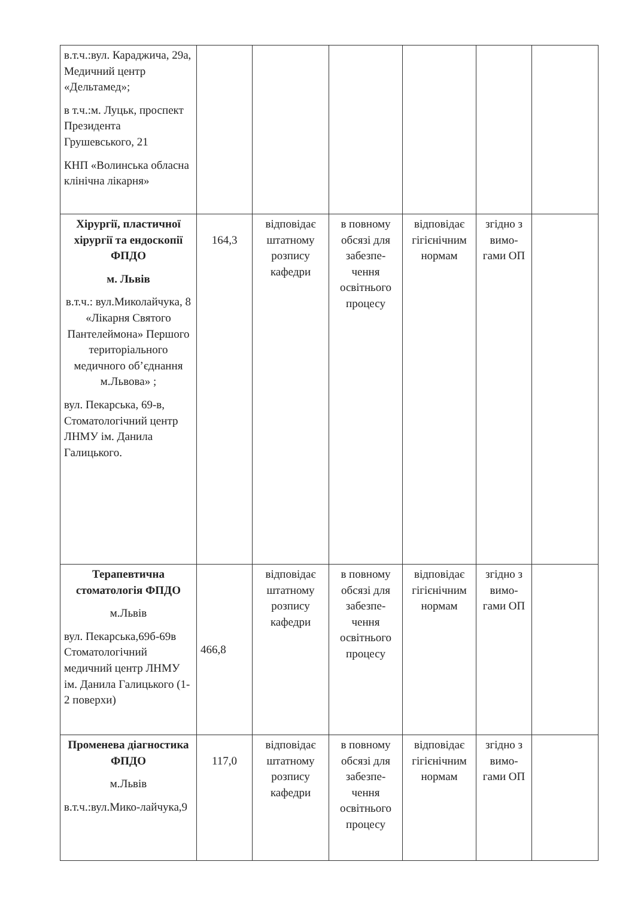| в.т.ч.:вул. Караджича, 29а, Медичний центр «Дельтамед»; в т.ч.:м. Луцьк, проспект Президента Грушевського, 21 КНП «Волинська обласна клінічна лікарня» | | | | | | |
| Хірургії, пластичної хірургії та ендоскопії ФПДО м. Львів в.т.ч.: вул.Миколайчука, 8 «Лікарня Святого Пантелеймона» Першого територіального медичного об’єднання м.Львова» ; вул. Пекарська, 69-в, Стоматологічний центр ЛНМУ ім. Данила Галицького. | 164,3 | відповідає штатному розпису кафедри | в повному обсязі для забезпе-чення освітнього процесу | відповідає гігієнічним нормам | згідно з вимо-гами ОП | |
| Терапевтична стоматологія ФПДО м.Львів вул. Пекарська,69б-69в Стоматологічний медичний центр ЛНМУ ім. Данила Галицького (1-2 поверхи) | 466,8 | відповідає штатному розпису кафедри | в повному обсязі для забезпе-чення освітнього процесу | відповідає гігієнічним нормам | згідно з вимо-гами ОП | |
| Променева діагностика ФПДО м.Львів в.т.ч.:вул.Мико-лайчука,9 | 117,0 | відповідає штатному розпису кафедри | в повному обсязі для забезпе-чення освітнього процесу | відповідає гігієнічним нормам | згідно з вимо-гами ОП | |